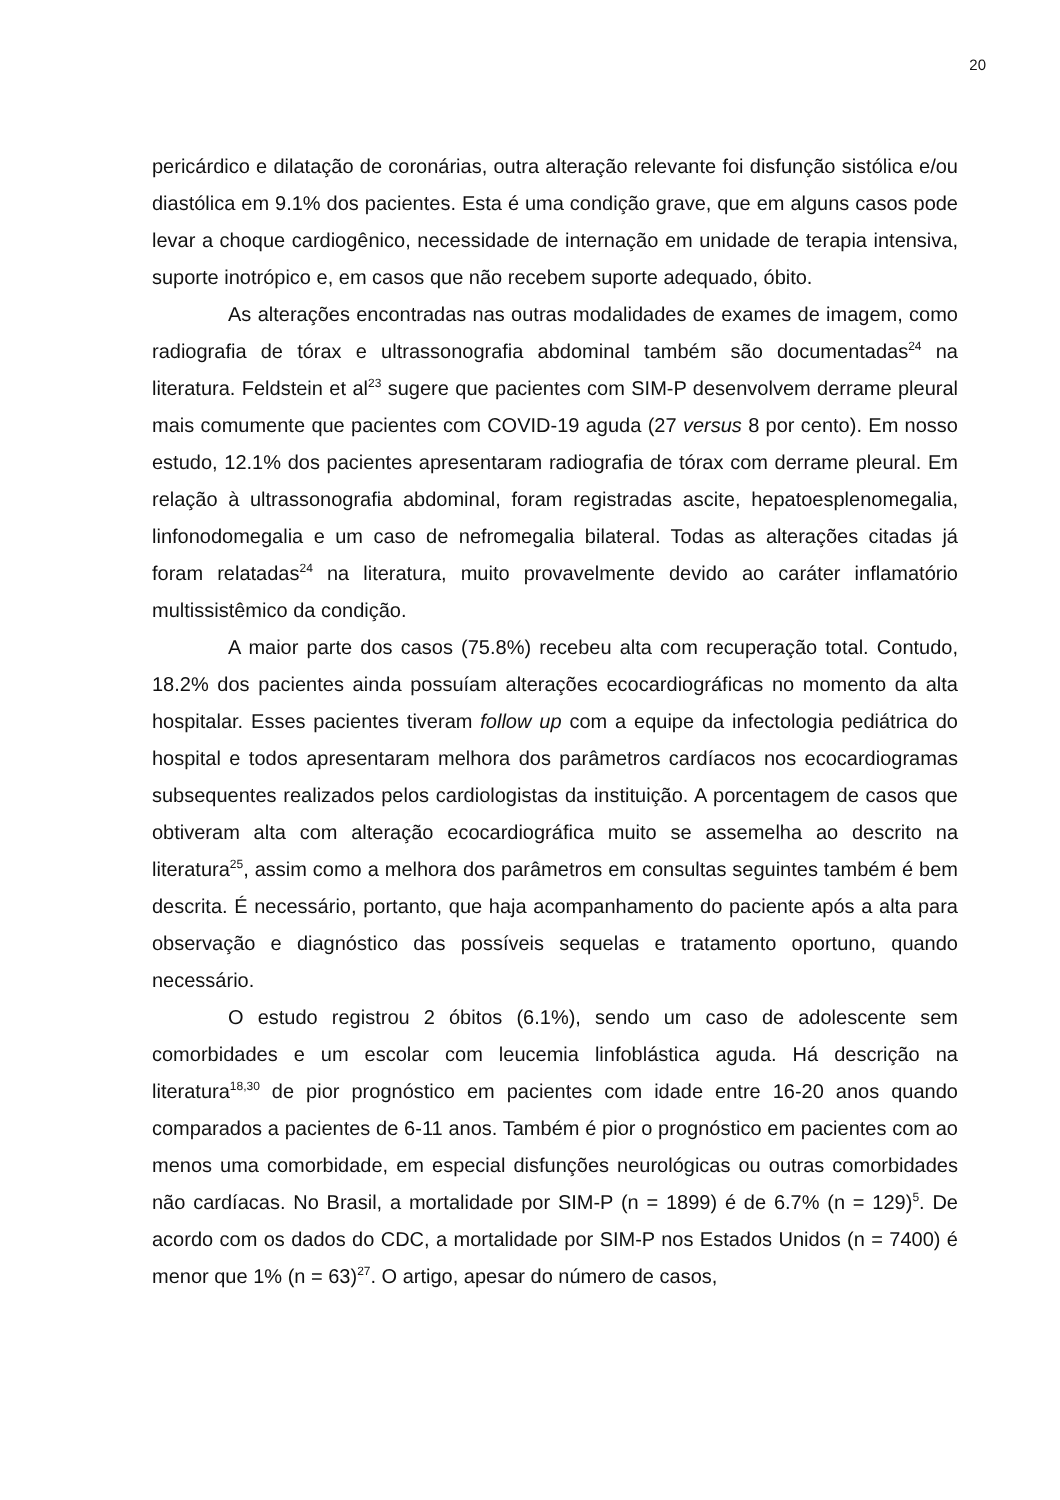20
pericárdico e dilatação de coronárias, outra alteração relevante foi disfunção sistólica e/ou diastólica em 9.1% dos pacientes. Esta é uma condição grave, que em alguns casos pode levar a choque cardiogênico, necessidade de internação em unidade de terapia intensiva, suporte inotrópico e, em casos que não recebem suporte adequado, óbito.
As alterações encontradas nas outras modalidades de exames de imagem, como radiografia de tórax e ultrassonografia abdominal também são documentadas<sup>24</sup> na literatura. Feldstein et al<sup>23</sup> sugere que pacientes com SIM-P desenvolvem derrame pleural mais comumente que pacientes com COVID-19 aguda (27 versus 8 por cento). Em nosso estudo, 12.1% dos pacientes apresentaram radiografia de tórax com derrame pleural. Em relação à ultrassonografia abdominal, foram registradas ascite, hepatoesplenomegalia, linfonodomegalia e um caso de nefromegalia bilateral. Todas as alterações citadas já foram relatadas<sup>24</sup> na literatura, muito provavelmente devido ao caráter inflamatório multissistêmico da condição.
A maior parte dos casos (75.8%) recebeu alta com recuperação total. Contudo, 18.2% dos pacientes ainda possuíam alterações ecocardiográficas no momento da alta hospitalar. Esses pacientes tiveram follow up com a equipe da infectologia pediátrica do hospital e todos apresentaram melhora dos parâmetros cardíacos nos ecocardiogramas subsequentes realizados pelos cardiologistas da instituição. A porcentagem de casos que obtiveram alta com alteração ecocardiográfica muito se assemelha ao descrito na literatura<sup>25</sup>, assim como a melhora dos parâmetros em consultas seguintes também é bem descrita. É necessário, portanto, que haja acompanhamento do paciente após a alta para observação e diagnóstico das possíveis sequelas e tratamento oportuno, quando necessário.
O estudo registrou 2 óbitos (6.1%), sendo um caso de adolescente sem comorbidades e um escolar com leucemia linfoblástica aguda. Há descrição na literatura<sup>18,30</sup> de pior prognóstico em pacientes com idade entre 16-20 anos quando comparados a pacientes de 6-11 anos. Também é pior o prognóstico em pacientes com ao menos uma comorbidade, em especial disfunções neurológicas ou outras comorbidades não cardíacas. No Brasil, a mortalidade por SIM-P (n = 1899) é de 6.7% (n = 129)<sup>5</sup>. De acordo com os dados do CDC, a mortalidade por SIM-P nos Estados Unidos (n = 7400) é menor que 1% (n = 63)<sup>27</sup>. O artigo, apesar do número de casos,